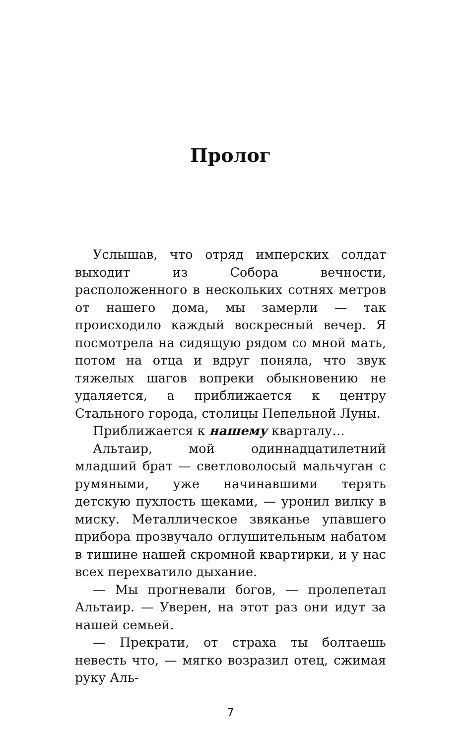Пролог
Услышав, что отряд имперских солдат выходит из Собора вечности, расположенного в нескольких сотнях метров от нашего дома, мы замерли — так происходило каждый воскресный вечер. Я посмотрела на сидящую рядом со мной мать, потом на отца и вдруг поняла, что звук тяжелых шагов вопреки обыкновению не удаляется, а приближается к центру Стального города, столицы Пепельной Луны.
Приближается к нашему кварталу…
Альтаир, мой одиннадцатилетний младший брат — светловолосый мальчуган с румяными, уже начинавшими терять детскую пухлость щеками, — уронил вилку в миску. Металлическое звяканье упавшего прибора прозвучало оглушительным набатом в тишине нашей скромной квартирки, и у нас всех перехватило дыхание.
— Мы прогневали богов, — пролепетал Альтаир. — Уверен, на этот раз они идут за нашей семьей.
— Прекрати, от страха ты болтаешь невесть что, — мягко возразил отец, сжимая руку Аль-
7